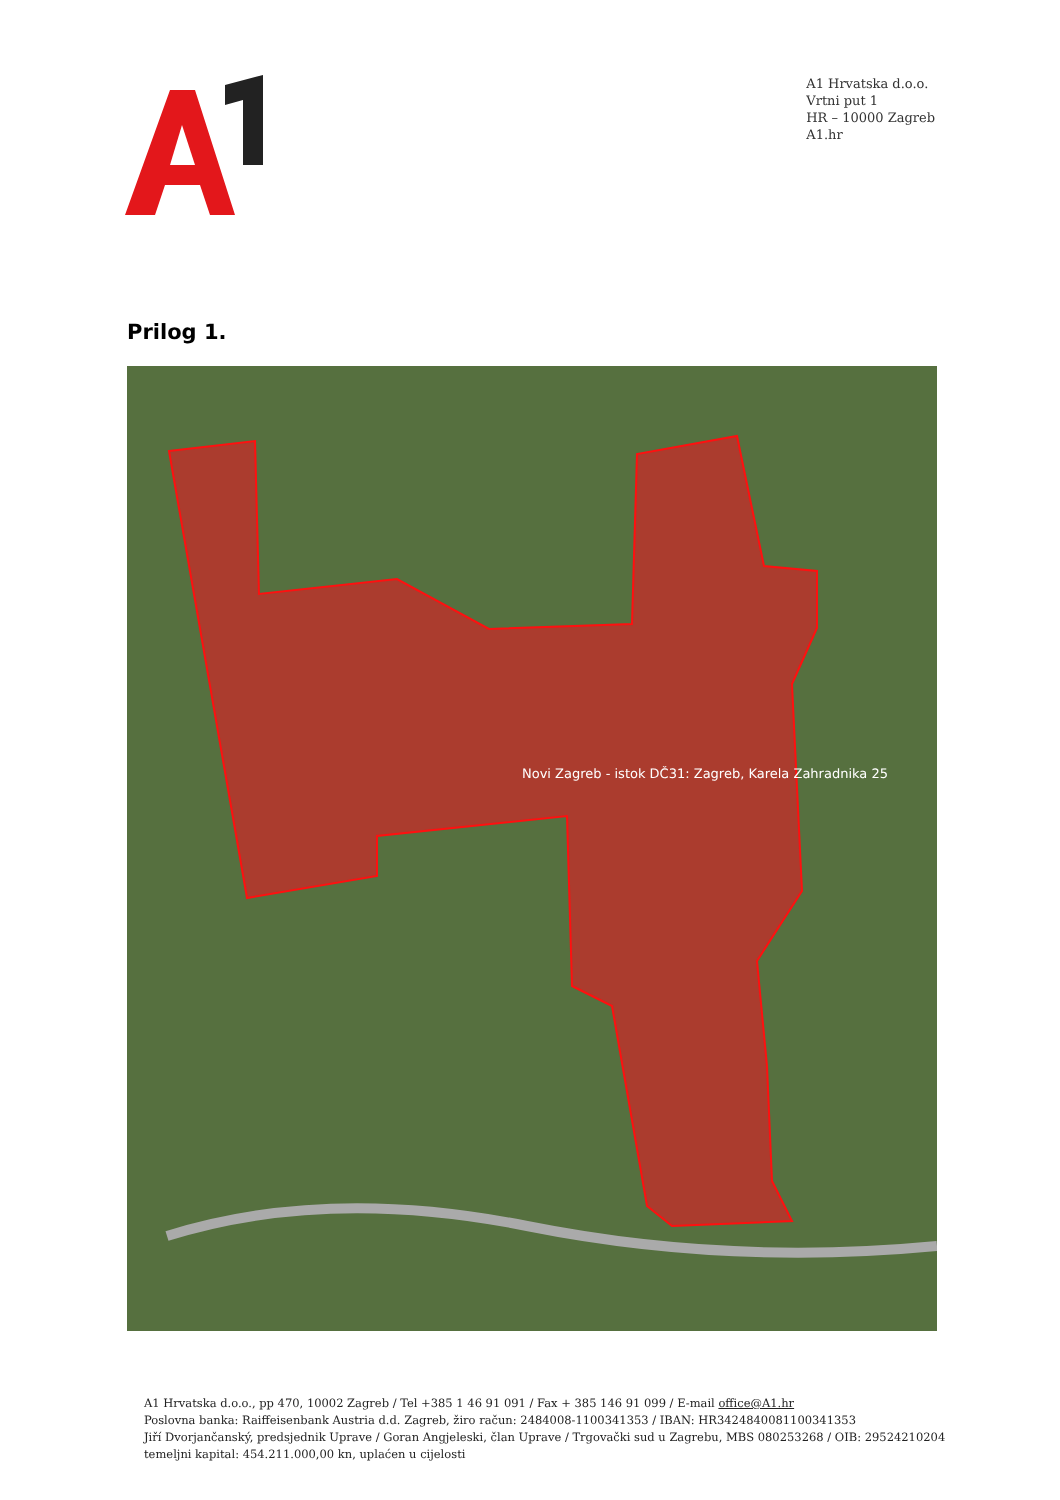A1 Hrvatska d.o.o.
Vrtni put 1
HR – 10000 Zagreb
A1.hr
Prilog 1.
Novi Zagreb - istok DČ31: Zagreb, Karela Zahradnika 25
A1 Hrvatska d.o.o., pp 470, 10002 Zagreb / Tel +385 1 46 91 091 / Fax + 385 146 91 099 / E-mail office@A1.hr
Poslovna banka: Raiffeisenbank Austria d.d. Zagreb, žiro račun: 2484008-1100341353 / IBAN: HR3424840081100341353
Jiří Dvorjančanský, predsjednik Uprave / Goran Angjeleski, član Uprave / Trgovački sud u Zagrebu, MBS 080253268 / OIB: 29524210204
temeljni kapital: 454.211.000,00 kn, uplaćen u cijelosti